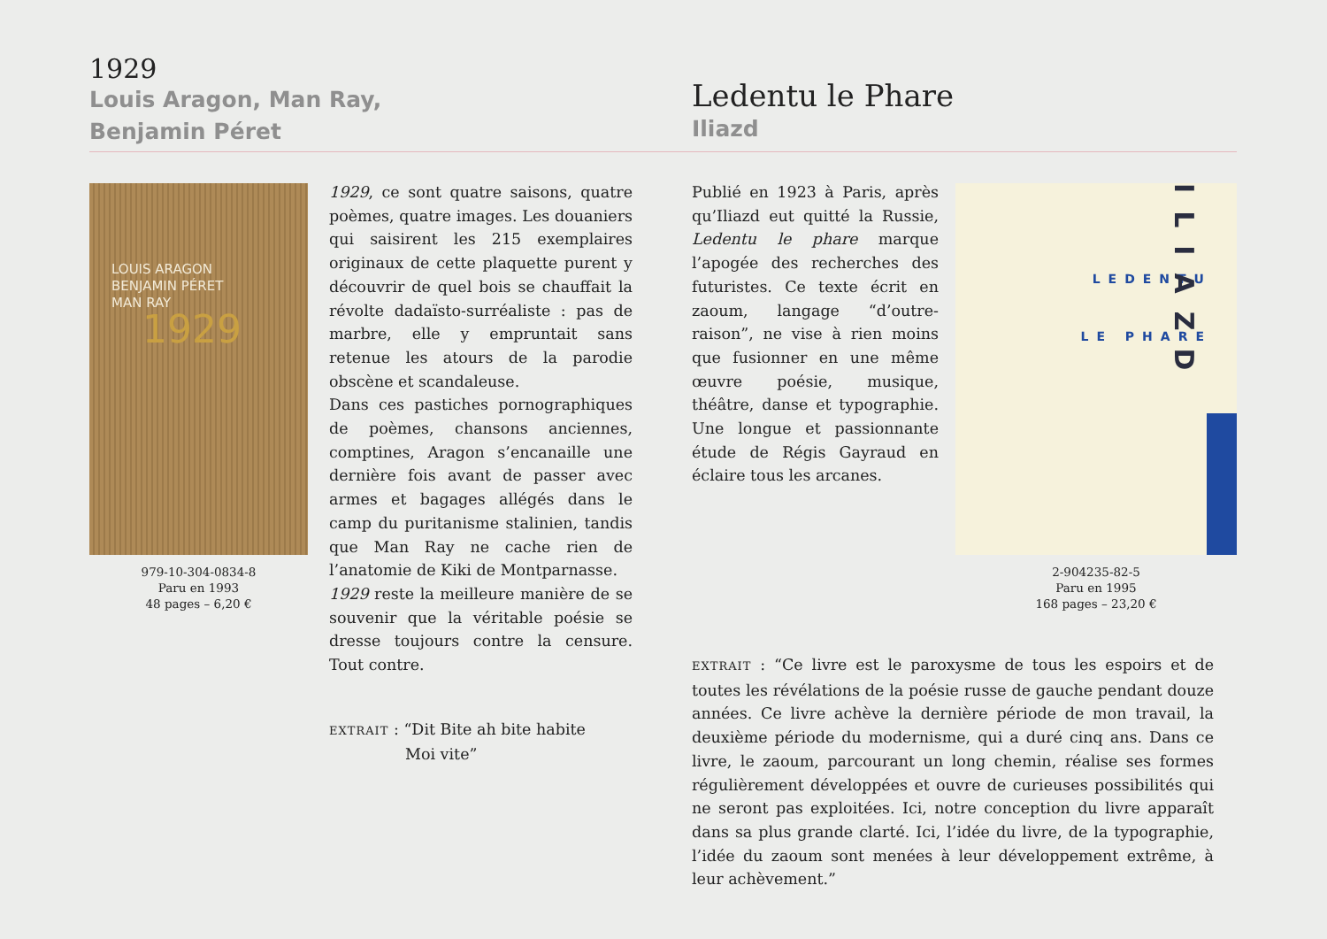1929
Louis Aragon, Man Ray,
Benjamin Péret
Ledentu le Phare
Iliazd
LOUIS ARAGON
BENJAMIN PÉRET
MAN RAY
1929
979-10-304-0834-8
Paru en 1993
48 pages – 6,20 €
1929, ce sont quatre saisons, quatre poèmes, quatre images. Les douaniers qui saisirent les 215 exemplaires originaux de cette plaquette purent y découvrir de quel bois se chauffait la révolte dadaïsto-surréaliste : pas de marbre, elle y empruntait sans retenue les atours de la parodie obscène et scandaleuse.
Dans ces pastiches pornographiques de poèmes, chansons anciennes, comptines, Aragon s’encanaille une dernière fois avant de passer avec armes et bagages allégés dans le camp du puritanisme stalinien, tandis que Man Ray ne cache rien de l’anatomie de Kiki de Montparnasse.
1929 reste la meilleure manière de se souvenir que la véritable poésie se dresse toujours contre la censure. Tout contre.
EXTRAIT : “Dit Bite ah bite habite
Moi vite”
Publié en 1923 à Paris, après qu’Iliazd eut quitté la Russie, Ledentu le phare marque l’apogée des recherches des futuristes. Ce texte écrit en zaoum, langage “d’outre-raison”, ne vise à rien moins que fusionner en une même œuvre poésie, musique, théâtre, danse et typographie. Une longue et passionnante étude de Régis Gayraud en éclaire tous les arcanes.
LEDENTU
LE PHARE
ILIAZD
2-904235-82-5
Paru en 1995
168 pages – 23,20 €
EXTRAIT : “Ce livre est le paroxysme de tous les espoirs et de toutes les révélations de la poésie russe de gauche pendant douze années. Ce livre achève la dernière période de mon travail, la deuxième période du modernisme, qui a duré cinq ans. Dans ce livre, le zaoum, parcourant un long chemin, réalise ses formes régulièrement développées et ouvre de curieuses possibilités qui ne seront pas exploitées. Ici, notre conception du livre apparaît dans sa plus grande clarté. Ici, l’idée du livre, de la typographie, l’idée du zaoum sont menées à leur développement extrême, à leur achèvement.”